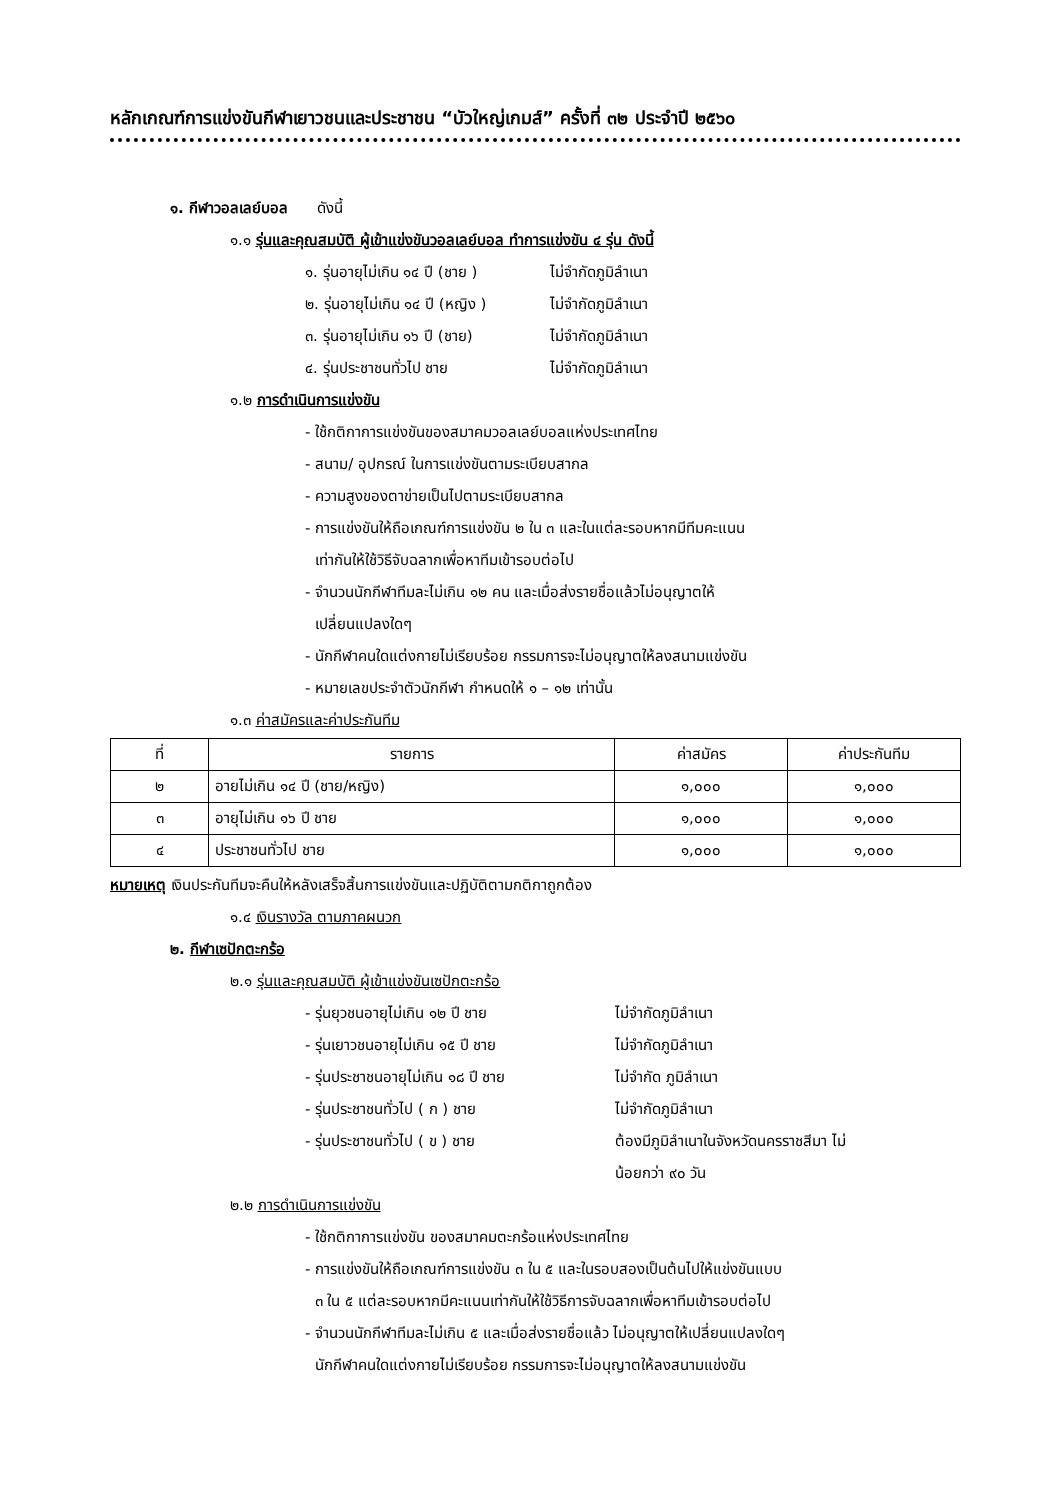หลักเกณฑ์การแข่งขันกีฬาเยาวชนและประชาชน “บัวใหญ่เกมส์” ครั้งที่ ๓๒ ประจำปี ๒๕๖๐
๑. กีฬาวอลเลย์บอล ดังนี้
๑.๑ รุ่นและคุณสมบัติ ผู้เข้าแข่งขันวอลเลย์บอล ทำการแข่งขัน ๔ รุ่น ดังนี้
๑. รุ่นอายุไม่เกิน ๑๔ ปี (ชาย ) ไม่จำกัดภูมิลำเนา
๒. รุ่นอายุไม่เกิน ๑๔ ปี (หญิง ) ไม่จำกัดภูมิลำเนา
๓. รุ่นอายุไม่เกิน ๑๖ ปี (ชาย) ไม่จำกัดภูมิลำเนา
๔. รุ่นประชาชนทั่วไป ชาย ไม่จำกัดภูมิลำเนา
๑.๒ การดำเนินการแข่งขัน
- ใช้กติกาการแข่งขันของสมาคมวอลเลย์บอลแห่งประเทศไทย
- สนาม/ อุปกรณ์ ในการแข่งขันตามระเบียบสากล
- ความสูงของตาข่ายเป็นไปตามระเบียบสากล
- การแข่งขันให้ถือเกณฑ์การแข่งขัน ๒ ใน ๓ และในแต่ละรอบหากมีทีมคะแนน
เท่ากันให้ใช้วิธีจับฉลากเพื่อหาทีมเข้ารอบต่อไป
- จำนวนนักกีฬาทีมละไม่เกิน ๑๒ คน และเมื่อส่งรายชื่อแล้วไม่อนุญาตให้
เปลี่ยนแปลงใดๆ
- นักกีฬาคนใดแต่งกายไม่เรียบร้อย กรรมการจะไม่อนุญาตให้ลงสนามแข่งขัน
- หมายเลขประจำตัวนักกีฬา กำหนดให้ ๑ – ๑๒ เท่านั้น
๑.๓ ค่าสมัครและค่าประกันทีม
| ที่ | รายการ | ค่าสมัคร | ค่าประกันทีม |
| --- | --- | --- | --- |
| ๒ | อายไม่เกิน ๑๔ ปี (ชาย/หญิง) | ๑,๐๐๐ | ๑,๐๐๐ |
| ๓ | อายุไม่เกิน ๑๖ ปี ชาย | ๑,๐๐๐ | ๑,๐๐๐ |
| ๔ | ประชาชนทั่วไป ชาย | ๑,๐๐๐ | ๑,๐๐๐ |
หมายเหตุ เงินประกันทีมจะคืนให้หลังเสร็จสิ้นการแข่งขันและปฏิบัติตามกติกาถูกต้อง
๑.๔ เงินรางวัล ตามภาคผนวก
๒. กีฬาเซปักตะกร้อ
๒.๑ รุ่นและคุณสมบัติ ผู้เข้าแข่งขันเซปักตะกร้อ
- รุ่นยุวชนอายุไม่เกิน ๑๒ ปี ชาย ไม่จำกัดภูมิลำเนา
- รุ่นเยาวชนอายุไม่เกิน ๑๕ ปี ชาย ไม่จำกัดภูมิลำเนา
- รุ่นประชาชนอายุไม่เกิน ๑๘ ปี ชาย ไม่จำกัด ภูมิลำเนา
- รุ่นประชาชนทั่วไป ( ก ) ชาย ไม่จำกัดภูมิลำเนา
- รุ่นประชาชนทั่วไป ( ข ) ชาย ต้องมีภูมิลำเนาในจังหวัดนครราชสีมา ไม่
น้อยกว่า ๙๐ วัน
๒.๒ การดำเนินการแข่งขัน
- ใช้กติกาการแข่งขัน ของสมาคมตะกร้อแห่งประเทศไทย
- การแข่งขันให้ถือเกณฑ์การแข่งขัน ๓ ใน ๕ และในรอบสองเป็นต้นไปให้แข่งขันแบบ
๓ ใน ๕ แต่ละรอบหากมีคะแนนเท่ากันให้ใช้วิธีการจับฉลากเพื่อหาทีมเข้ารอบต่อไป
- จำนวนนักกีฬาทีมละไม่เกิน ๕ และเมื่อส่งรายชื่อแล้ว ไม่อนุญาตให้เปลี่ยนแปลงใดๆ
นักกีฬาคนใดแต่งกายไม่เรียบร้อย กรรมการจะไม่อนุญาตให้ลงสนามแข่งขัน